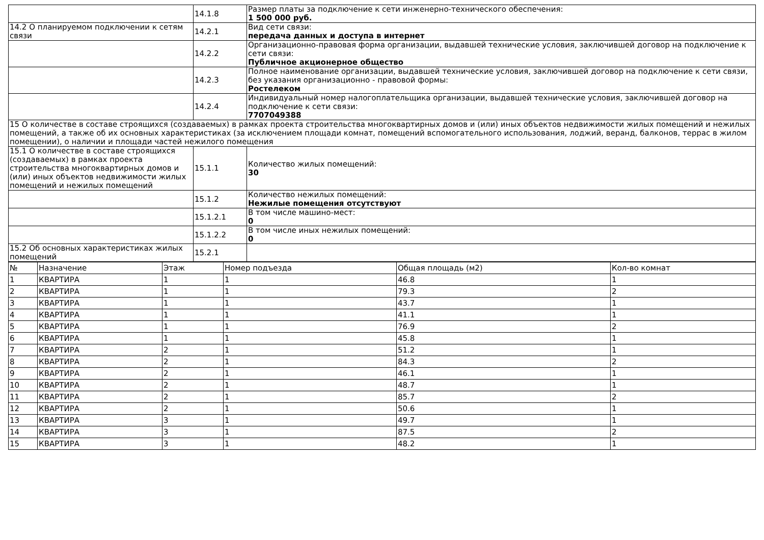| | 14.1.8 | Размер платы за подключение к сети инженерно-технического обеспечения: 1 500 000 руб. |
| 14.2 О планируемом подключении к сетям связи | 14.2.1 | Вид сети связи: передача данных и доступа в интернет |
| | 14.2.2 | Организационно-правовая форма организации, выдавшей технические условия, заключившей договор на подключение к сети связи: Публичное акционерное общество |
| | 14.2.3 | Полное наименование организации, выдавшей технические условия, заключившей договор на подключение к сети связи, без указания организационно - правовой формы: Ростелеком |
| | 14.2.4 | Индивидуальный номер налогоплательщика организации, выдавшей технические условия, заключившей договор на подключение к сети связи: 7707049388 |
| 15 О количестве в составе строящихся (создаваемых) в рамках проекта строительства многоквартирных домов и (или) иных объектов недвижимости жилых помещений и нежилых помещений, а также об их основных характеристиках (за исключением площади комнат, помещений вспомогательного использования, лоджий, веранд, балконов, террас в жилом помещении), о наличии и площади частей нежилого помещения | | |
| 15.1 О количестве в составе строящихся (создаваемых) в рамках проекта строительства многоквартирных домов и (или) иных объектов недвижимости жилых помещений и нежилых помещений | 15.1.1 | Количество жилых помещений: 30 |
| | 15.1.2 | Количество нежилых помещений: Нежилые помещения отсутствуют |
| | 15.1.2.1 | В том числе машино-мест: 0 |
| | 15.1.2.2 | В том числе иных нежилых помещений: 0 |
| 15.2 Об основных характеристиках жилых помещений | 15.2.1 | |
| № | Назначение | Этаж | Номер подъезда | Общая площадь (м2) | Кол-во комнат |
| --- | --- | --- | --- | --- | --- |
| 1 | КВАРТИРА | 1 | 1 | 46.8 | 1 |
| 2 | КВАРТИРА | 1 | 1 | 79.3 | 2 |
| 3 | КВАРТИРА | 1 | 1 | 43.7 | 1 |
| 4 | КВАРТИРА | 1 | 1 | 41.1 | 1 |
| 5 | КВАРТИРА | 1 | 1 | 76.9 | 2 |
| 6 | КВАРТИРА | 1 | 1 | 45.8 | 1 |
| 7 | КВАРТИРА | 2 | 1 | 51.2 | 1 |
| 8 | КВАРТИРА | 2 | 1 | 84.3 | 2 |
| 9 | КВАРТИРА | 2 | 1 | 46.1 | 1 |
| 10 | КВАРТИРА | 2 | 1 | 48.7 | 1 |
| 11 | КВАРТИРА | 2 | 1 | 85.7 | 2 |
| 12 | КВАРТИРА | 2 | 1 | 50.6 | 1 |
| 13 | КВАРТИРА | 3 | 1 | 49.7 | 1 |
| 14 | КВАРТИРА | 3 | 1 | 87.5 | 2 |
| 15 | КВАРТИРА | 3 | 1 | 48.2 | 1 |